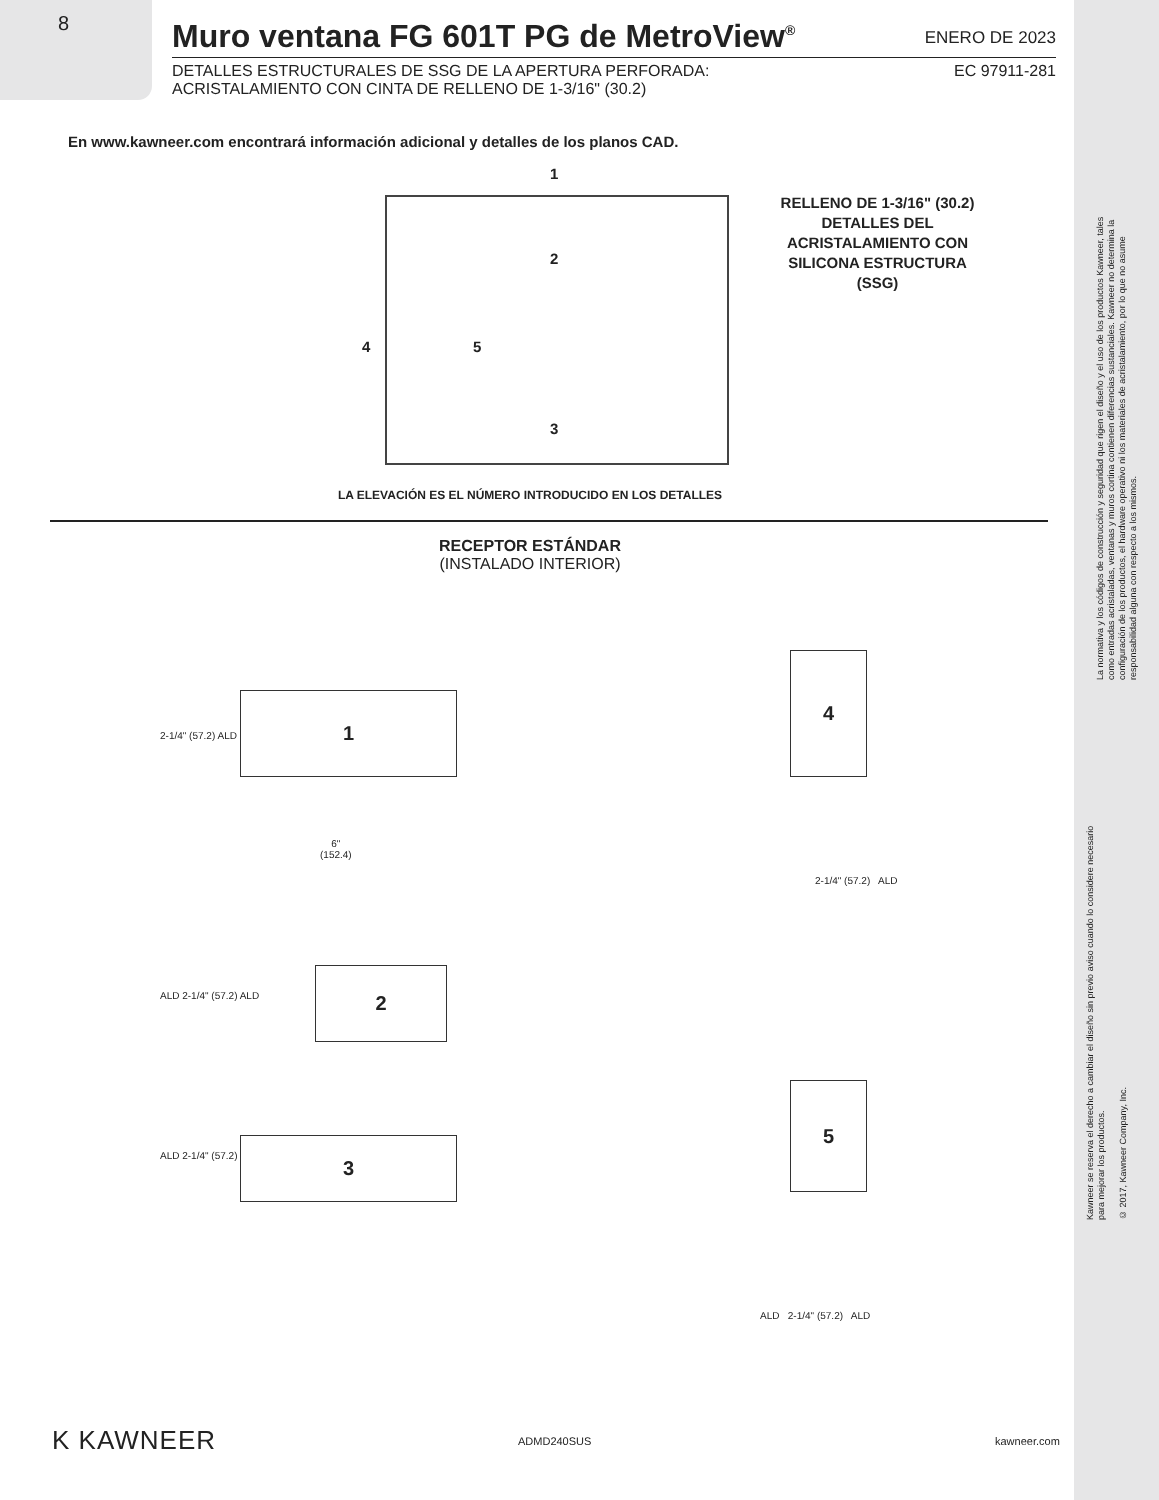8
Muro ventana FG 601T PG de MetroView<sup>®</sup>
ENERO DE 2023
DETALLES ESTRUCTURALES DE SSG DE LA APERTURA PERFORADA:
ACRISTALAMIENTO CON CINTA DE RELLENO DE 1-3/16" (30.2) EC 97911-281
En www.kawneer.com encontrará información adicional y detalles de los planos CAD.
1
2
3
4 5
RELLENO DE 1-3/16" (30.2)
DETALLES DEL
ACRISTALAMIENTO CON
SILICONA ESTRUCTURA
(SSG)
LA ELEVACIÓN ES EL NÚMERO INTRODUCIDO EN LOS DETALLES
RECEPTOR ESTÁNDAR
(INSTALADO INTERIOR)
1
6"
(152.4)
2-1/4" (57.2) ALD
2
ALD 2-1/4" (57.2) ALD
3
ALD 2-1/4" (57.2)
4
2-1/4" (57.2) ALD
5
ALD 2-1/4" (57.2) ALD
La normativa y los códigos de construcción y seguridad que rigen el diseño y el uso de los productos Kawneer, tales como entradas acristaladas, ventanas y muros cortina contienen diferencias sustanciales. Kawneer no determina la configuración de los productos, el hardware operativo ni los materiales de acristalamiento, por lo que no asume responsabilidad alguna con respecto a los mismos.
Kawneer se reserva el derecho a cambiar el diseño sin previo aviso cuando lo considere necesario para mejorar los productos.
© 2017, Kawneer Company, Inc.
K KAWNEER ADMD240SUS kawneer.com